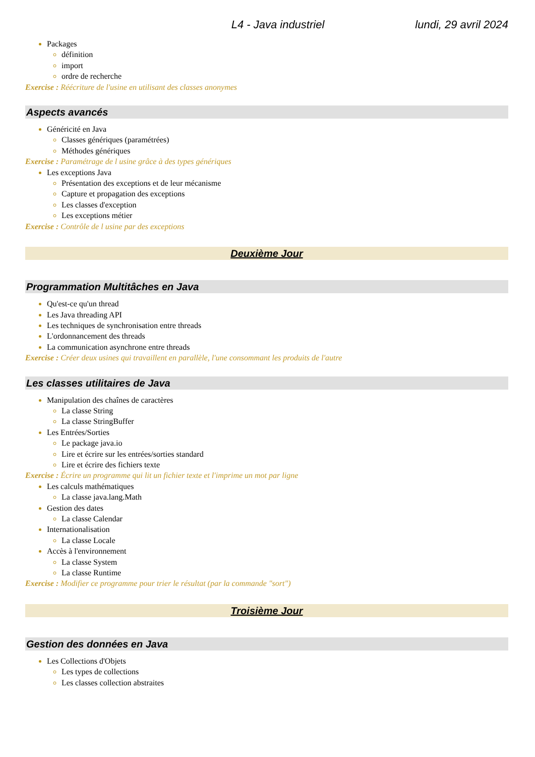L4 - Java industriel lundi, 29 avril 2024
Packages
définition
import
ordre de recherche
Exercise : Réécriture de l'usine en utilisant des classes anonymes
Aspects avancés
Généricité en Java
Classes génériques (paramétrées)
Méthodes génériques
Exercise : Paramétrage de l usine grâce à des types génériques
Les exceptions Java
Présentation des exceptions et de leur mécanisme
Capture et propagation des exceptions
Les classes d'exception
Les exceptions métier
Exercise : Contrôle de l usine par des exceptions
Deuxième Jour
Programmation Multitâches en Java
Qu'est-ce qu'un thread
Les Java threading API
Les techniques de synchronisation entre threads
L'ordonnancement des threads
La communication asynchrone entre threads
Exercise : Créer deux usines qui travaillent en parallèle, l'une consommant les produits de l'autre
Les classes utilitaires de Java
Manipulation des chaînes de caractères
La classe String
La classe StringBuffer
Les Entrées/Sorties
Le package java.io
Lire et écrire sur les entrées/sorties standard
Lire et écrire des fichiers texte
Exercise : Écrire un programme qui lit un fichier texte et l'imprime un mot par ligne
Les calculs mathématiques
La classe java.lang.Math
Gestion des dates
La classe Calendar
Internationalisation
La classe Locale
Accès à l'environnement
La classe System
La classe Runtime
Exercise : Modifier ce programme pour trier le résultat (par la commande "sort")
Troisième Jour
Gestion des données en Java
Les Collections d'Objets
Les types de collections
Les classes collection abstraites